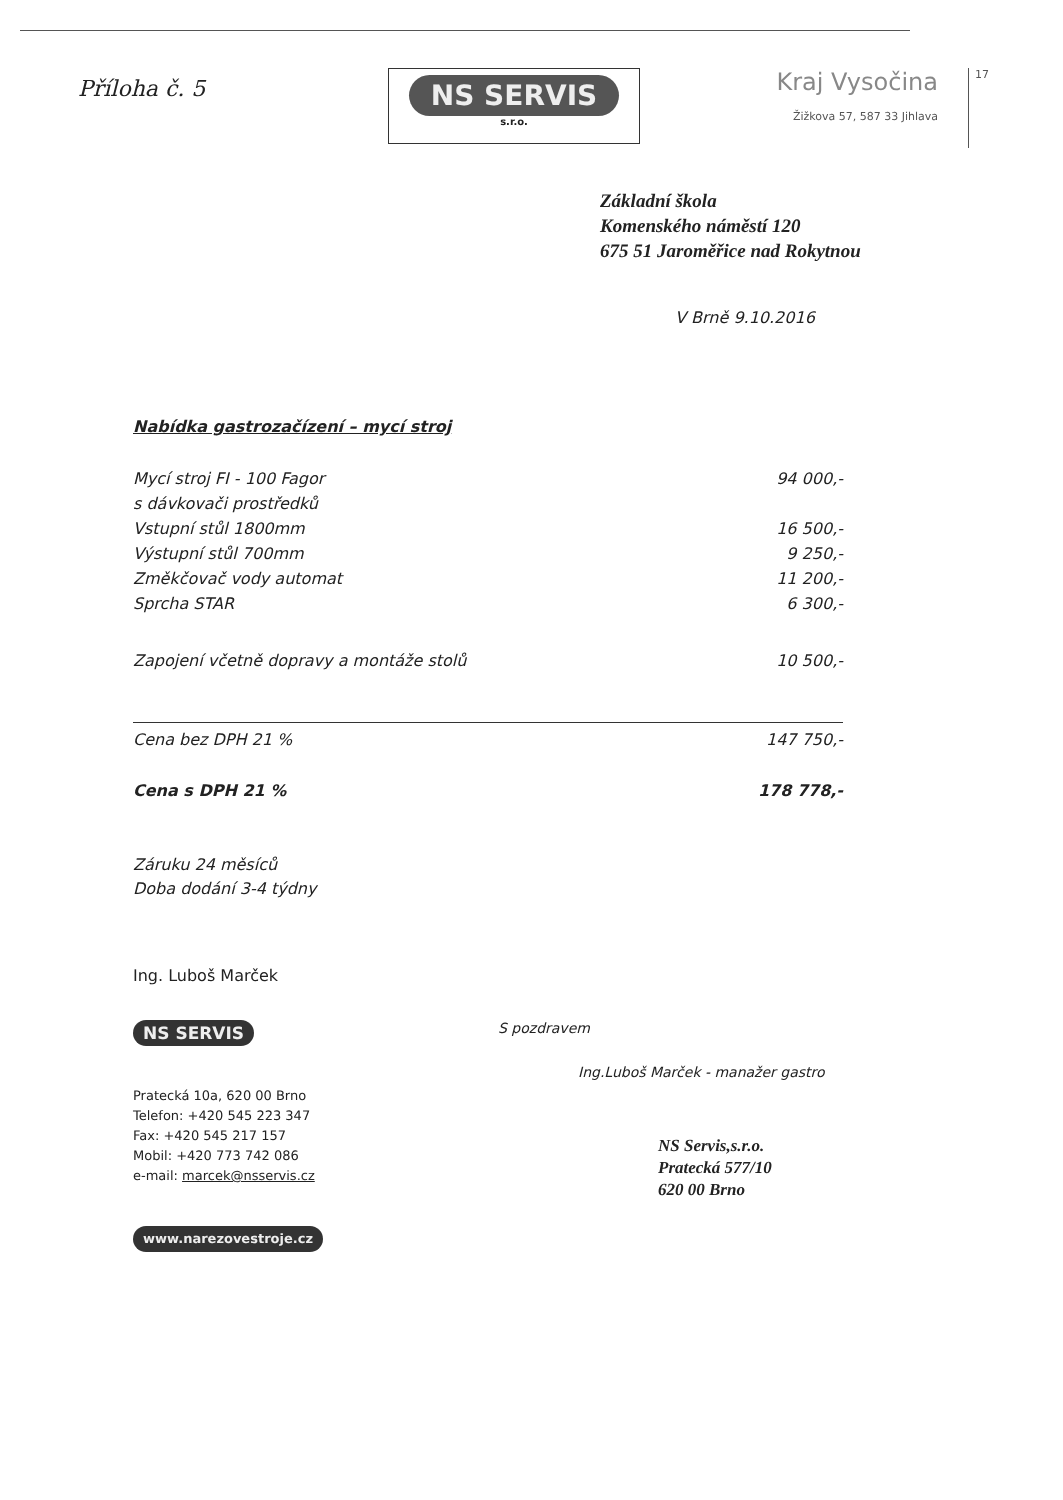Příloha č. 5
NS SERVIS
s.r.o.
Kraj Vysočina
Žižkova 57, 587 33 Jihlava
17
Základní škola
Komenského náměstí 120
675 51 Jaroměřice nad Rokytnou
V Brně 9.10.2016
Nabídka gastrozačízení – mycí stroj
| Mycí stroj FI - 100 Fagor | 94 000,- |
| s dávkovači prostředků | |
| Vstupní stůl 1800mm | 16 500,- |
| Výstupní stůl 700mm | 9 250,- |
| Změkčovač vody automat | 11 200,- |
| Sprcha STAR | 6 300,- |
| Zapojení včetně dopravy a montáže stolů | 10 500,- |
| Cena bez DPH 21 % | 147 750,- |
| Cena s DPH 21 % | 178 778,- |
Záruku 24 měsíců
Doba dodání 3-4 týdny
Ing. Luboš Marček
NS SERVIS
Pratecká 10a, 620 00 Brno
Telefon: +420 545 223 347
Fax: +420 545 217 157
Mobil: +420 773 742 086
e-mail: marcek@nsservis.cz
www.narezovestroje.cz
S pozdravem
Ing.Luboš Marček - manažer gastro
NS Servis,s.r.o.
Pratecká 577/10
620 00 Brno